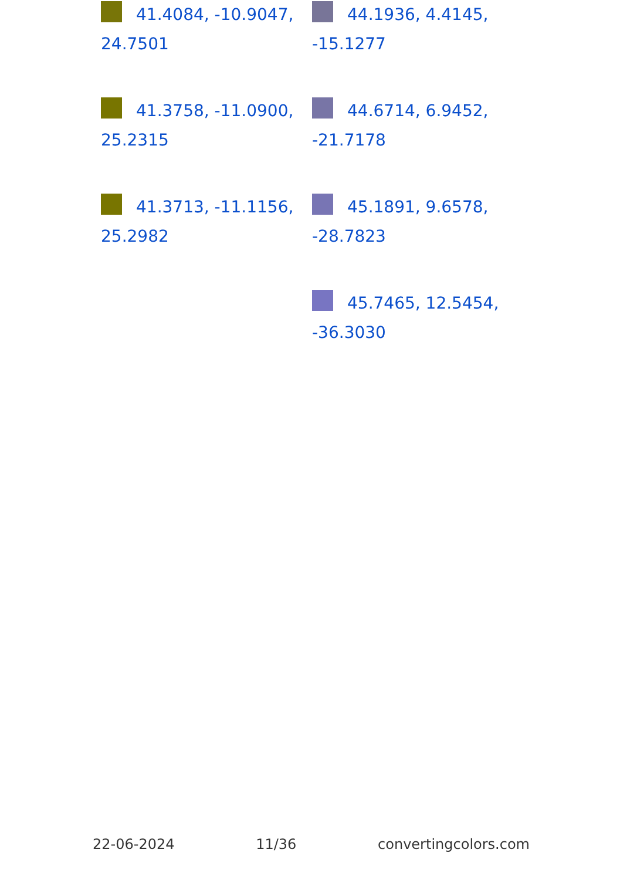41.4084, -10.9047, 24.7501
41.3758, -11.0900, 25.2315
41.3713, -11.1156, 25.2982
44.1936, 4.4145, -15.1277
44.6714, 6.9452, -21.7178
45.1891, 9.6578, -28.7823
45.7465, 12.5454, -36.3030
22-06-2024 11/36 convertingcolors.com